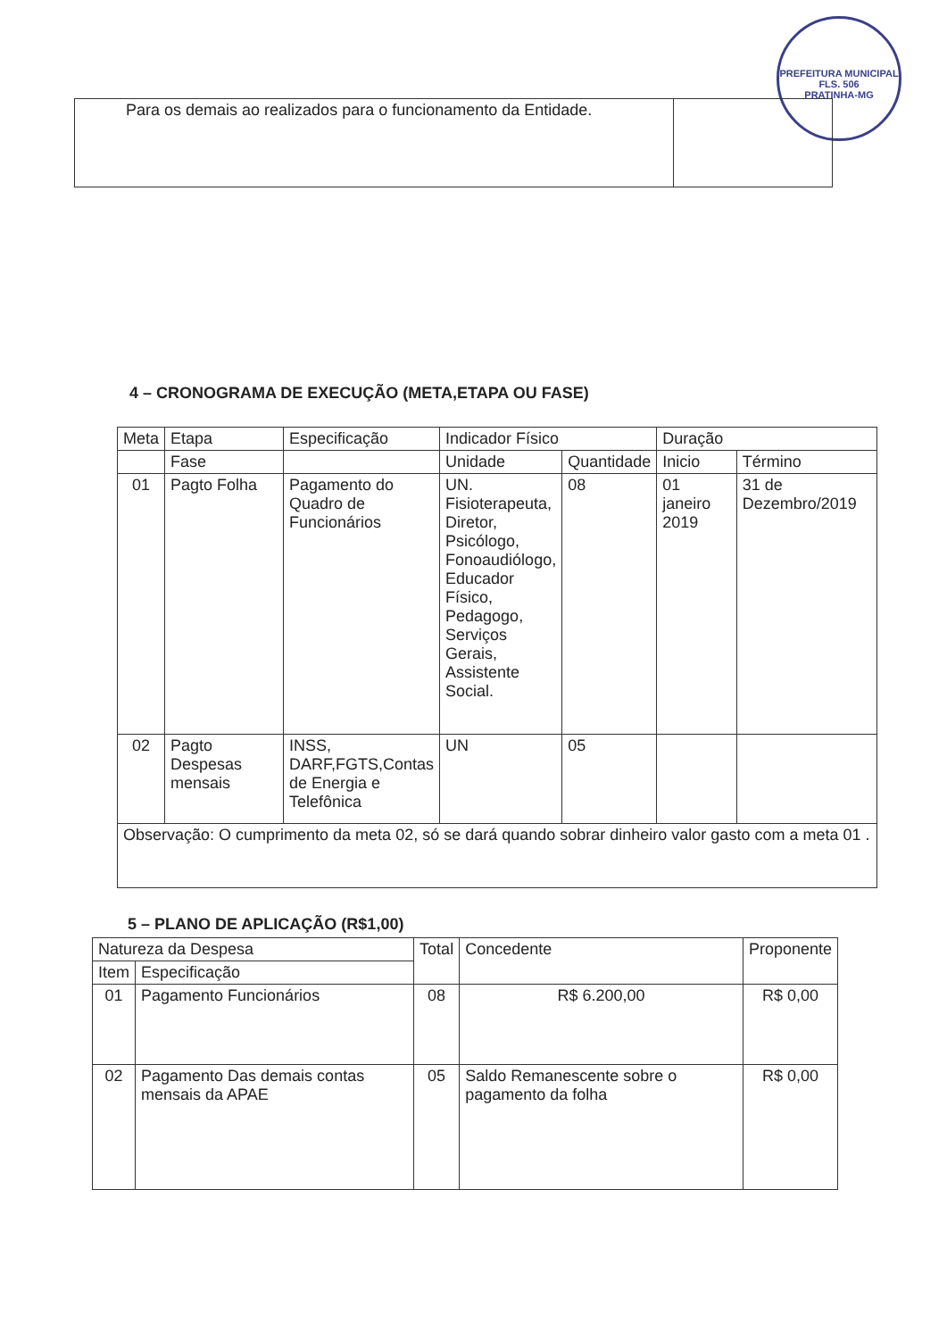PREFEITURA MUNICIPAL
FLS. 506
PRATINHA-MG
| Para os demais ao realizados para o funcionamento da Entidade. | |
4 – CRONOGRAMA DE EXECUÇÃO (META,ETAPA OU FASE)
| Meta | Etapa | Especificação | Indicador Físico | | Duração | |
| --- | --- | --- | --- | --- | --- | --- |
| | Fase | | Unidade | Quantidade | Inicio | Término |
| 01 | Pagto Folha | Pagamento do Quadro de Funcionários | UN. Fisioterapeuta, Diretor, Psicólogo, Fonoaudiólogo, Educador Físico, Pedagogo, Serviços Gerais, Assistente Social. | 08 | 01 janeiro 2019 | 31 de Dezembro/2019 |
| 02 | Pagto Despesas mensais | INSS, DARF,FGTS,Contas de Energia e Telefônica | UN | 05 | | |
| Observação: O cumprimento da meta 02, só se dará quando sobrar dinheiro valor gasto com a meta 01 . | | | | | | |
5 – PLANO DE APLICAÇÃO (R$1,00)
| Natureza da Despesa | | Total | Concedente | Proponente |
| --- | --- | --- | --- | --- |
| Item | Especificação | | | |
| 01 | Pagamento Funcionários | 08 | R$ 6.200,00 | R$ 0,00 |
| 02 | Pagamento Das demais contas mensais da APAE | 05 | Saldo Remanescente sobre o pagamento da folha | R$ 0,00 |